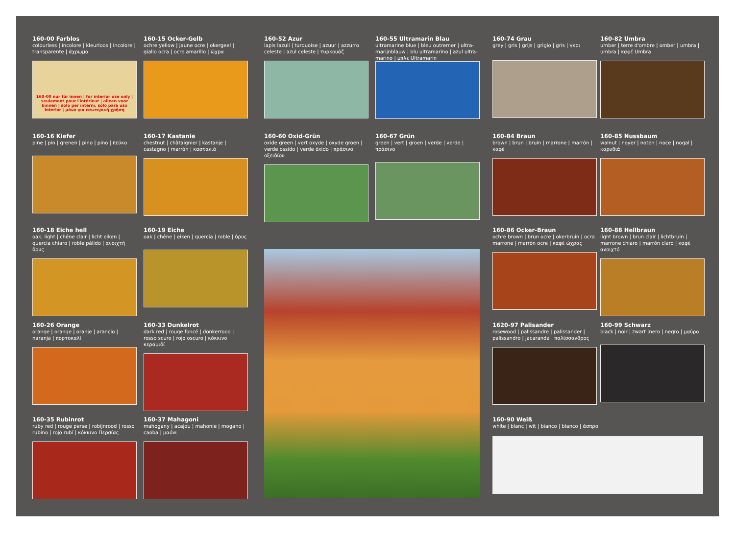160-00 Farblos
colourless | incolore | kleurloos | incolore | transparente | άχρωμο
160-00 nur für innen | for interior use only | seulement pour l'intérieur | alleen voor binnen | solo per interni, sólo para uso interior | μόνο για εσωτερική χρήση
160-15 Ocker-Gelb
ochre yellow | jaune ocre | okergeel | giallo ocra | ocre amarillo | ώχρα
160-52 Azur
lapis lazuli | turquoise | azuur | azzurro celeste | azul celeste | τυρκουάζ
160-55 Ultramarin Blau
ultramarine blue | bleu outremer | ultra-marijnblauw | blu ultramarino | azul ultra-marino | μπλε Ultramarin
160-74 Grau
grey | gris | grijs | grigio | gris | γκρι
160-82 Umbra
umber | terre d'ombre | omber | umbra | umbra | καφέ Umbra
160-16 Kiefer
pine | pin | grenen | pino | pino | πεύκο
160-17 Kastanie
chestnut | châtaignier | kastanje | castagno | marrón | καστανιά
160-60 Oxid-Grün
oxide green | vert oxyde | oxyde groen | verde ossido | verde óxido | πράσινο οξειδίου
160-67 Grün
green | vert | groen | verde | verde | πράσινο
160-84 Braun
brown | brun | bruin | marrone | marrón | καφέ
160-85 Nussbaum
walnut | noyer | noten | noce | nogal | καρυδιά
160-18 Eiche hell
oak, light | chêne clair | licht eiken | quercia chiaro | roble pálido | ανοιχτή δρυς
160-19 Eiche
oak | chêne | eiken | quercia | roble | δρυς
160-86 Ocker-Braun
ochre brown | brun ocre | okerbruin | ocra marrone | marrón ocre | καφέ ώχρας
160-88 Hellbraun
light brown | brun clair | lichtbruin | marrone chiaro | marrón claro | καφέ ανοιχτό
160-26 Orange
orange | orange | oranje | arancio | naranja | πορτοκαλί
160-33 Dunkelrot
dark red | rouge foncé | donkerrood | rosso scuro | rojo oscuro | κόκκινο κεραμιδί
1620-97 Palisander
rosewood | palissandre | palissander | palissandro | jacaranda | παλίσσανδρος
160-99 Schwarz
black | noir | zwart |nero | negro | μαύρο
160-35 Rubinrot
ruby red | rouge perse | robijnrood | rosso rubino | rojo rubí | κόκκινο Περσίας
160-37 Mahagoni
mahogany | acajou | mahonie | mogano | caoba | μαόνι
160-90 Weiß
white | blanc | wit | bianco | blanco | άσπρο